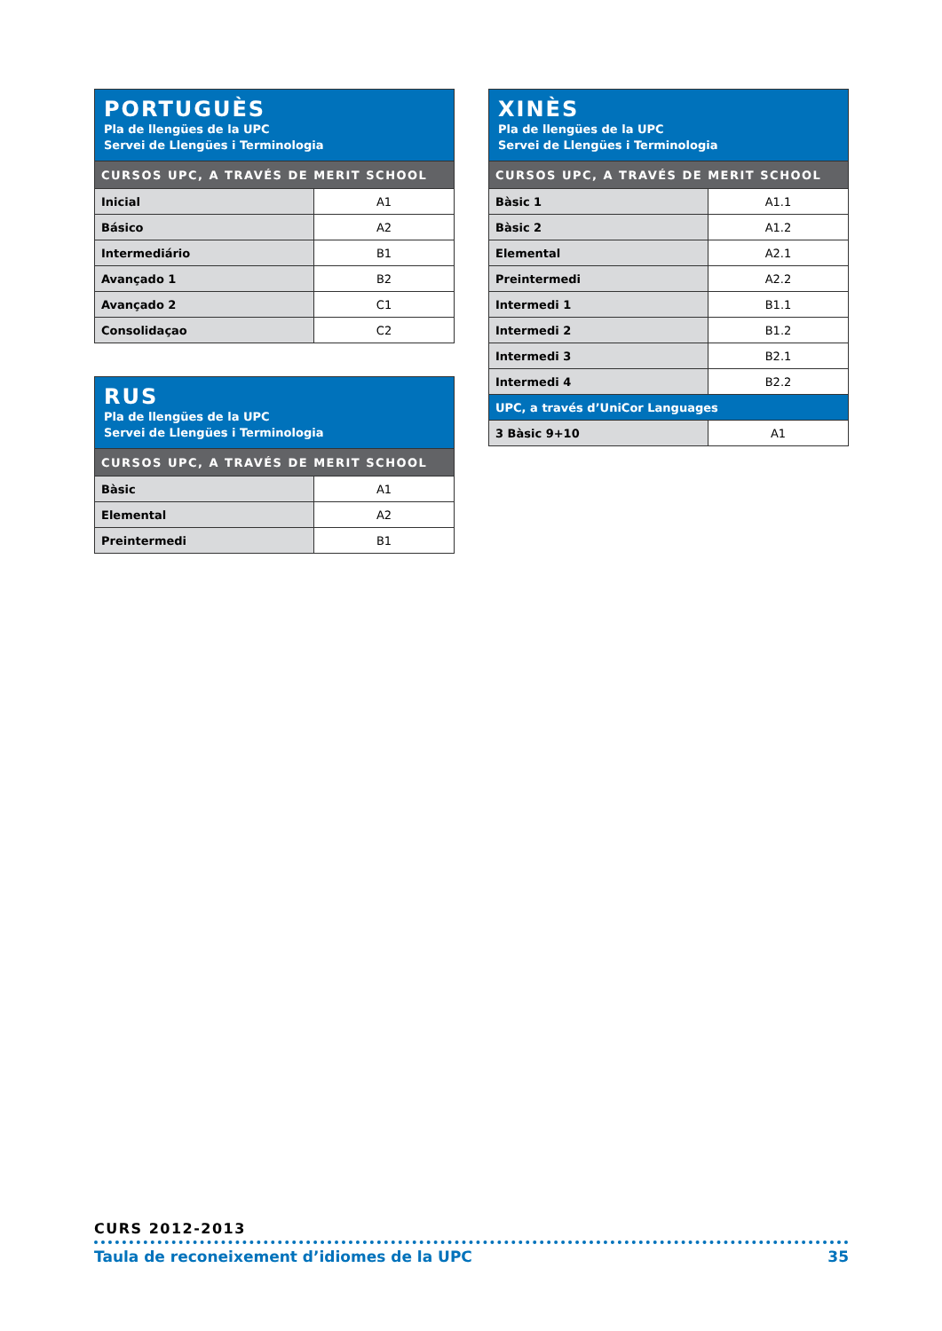| PORTUGUÈS Pla de llengües de la UPC Servei de Llengües i Terminologia | |
| --- | --- |
| CURSOS UPC, A TRAVÉS DE MERIT SCHOOL | |
| Inicial | A1 |
| Básico | A2 |
| Intermediário | B1 |
| Avançado 1 | B2 |
| Avançado 2 | C1 |
| Consolidaçao | C2 |
| RUS Pla de llengües de la UPC Servei de Llengües i Terminologia | |
| --- | --- |
| CURSOS UPC, A TRAVÉS DE MERIT SCHOOL | |
| Bàsic | A1 |
| Elemental | A2 |
| Preintermedi | B1 |
| XINÈS Pla de llengües de la UPC Servei de Llengües i Terminologia | |
| --- | --- |
| CURSOS UPC, A TRAVÉS DE MERIT SCHOOL | |
| Bàsic 1 | A1.1 |
| Bàsic 2 | A1.2 |
| Elemental | A2.1 |
| Preintermedi | A2.2 |
| Intermedi 1 | B1.1 |
| Intermedi 2 | B1.2 |
| Intermedi 3 | B2.1 |
| Intermedi 4 | B2.2 |
| UPC, a través d’UniCor Languages | |
| 3 Bàsic 9+10 | A1 |
CURS 2012-2013
Taula de reconeixement d’idiomes de la UPC 35